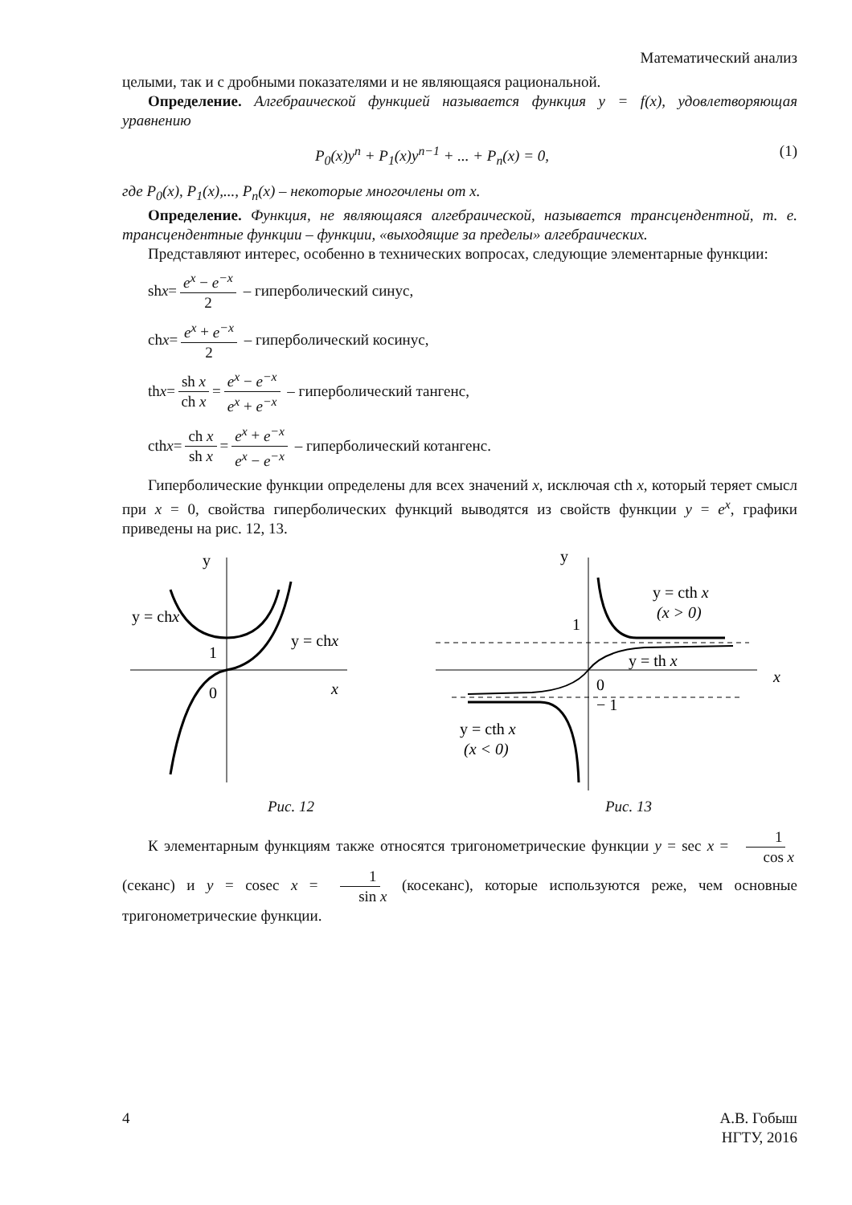Математический анализ
целыми, так и с дробными показателями и не являющаяся рациональной.
Определение. Алгебраической функцией называется функция y = f(x), удовлетворяющая уравнению
P<sub>0</sub>(x)y<sup>n</sup> + P<sub>1</sub>(x)y<sup>n−1</sup> + ... + P<sub>n</sub>(x) = 0, (1)
где P<sub>0</sub>(x), P<sub>1</sub>(x),..., P<sub>n</sub>(x) – некоторые многочлены от x.
Определение. Функция, не являющаяся алгебраической, называется трансцендентной, т. е. трансцендентные функции – функции, «выходящие за пределы» алгебраических.
Представляют интерес, особенно в технических вопросах, следующие элементарные функции:
sh x = e<sup>x</sup> − e<sup>−x</sup> 2 – гиперболический синус,
ch x = e<sup>x</sup> + e<sup>−x</sup> 2 – гиперболический косинус,
th x = sh x ch x = e<sup>x</sup> − e<sup>−x</sup> e<sup>x</sup> + e<sup>−x</sup> – гиперболический тангенс,
cth x = ch x sh x = e<sup>x</sup> + e<sup>−x</sup> e<sup>x</sup> − e<sup>−x</sup> – гиперболический котангенс.
Гиперболические функции определены для всех значений x, исключая cth x, который теряет смысл при x = 0, свойства гиперболических функций выводятся из свойств функции y = e<sup>x</sup>, графики приведены на рис. 12, 13.
y
x
1
0
y = chx
y = chx
y
x
1
0
− 1
y = cth x
(x > 0)
y = th x
y = cth x
(x < 0)
Рис. 12 Рис. 13
К элементарным функциям также относятся тригонометрические функции y = sec x = 1 cos x (секанс) и y = cosec x = 1 sin x (косеканс), которые используются реже, чем основные тригонометрические функции.
4 А.В. Гобыш
НГТУ, 2016